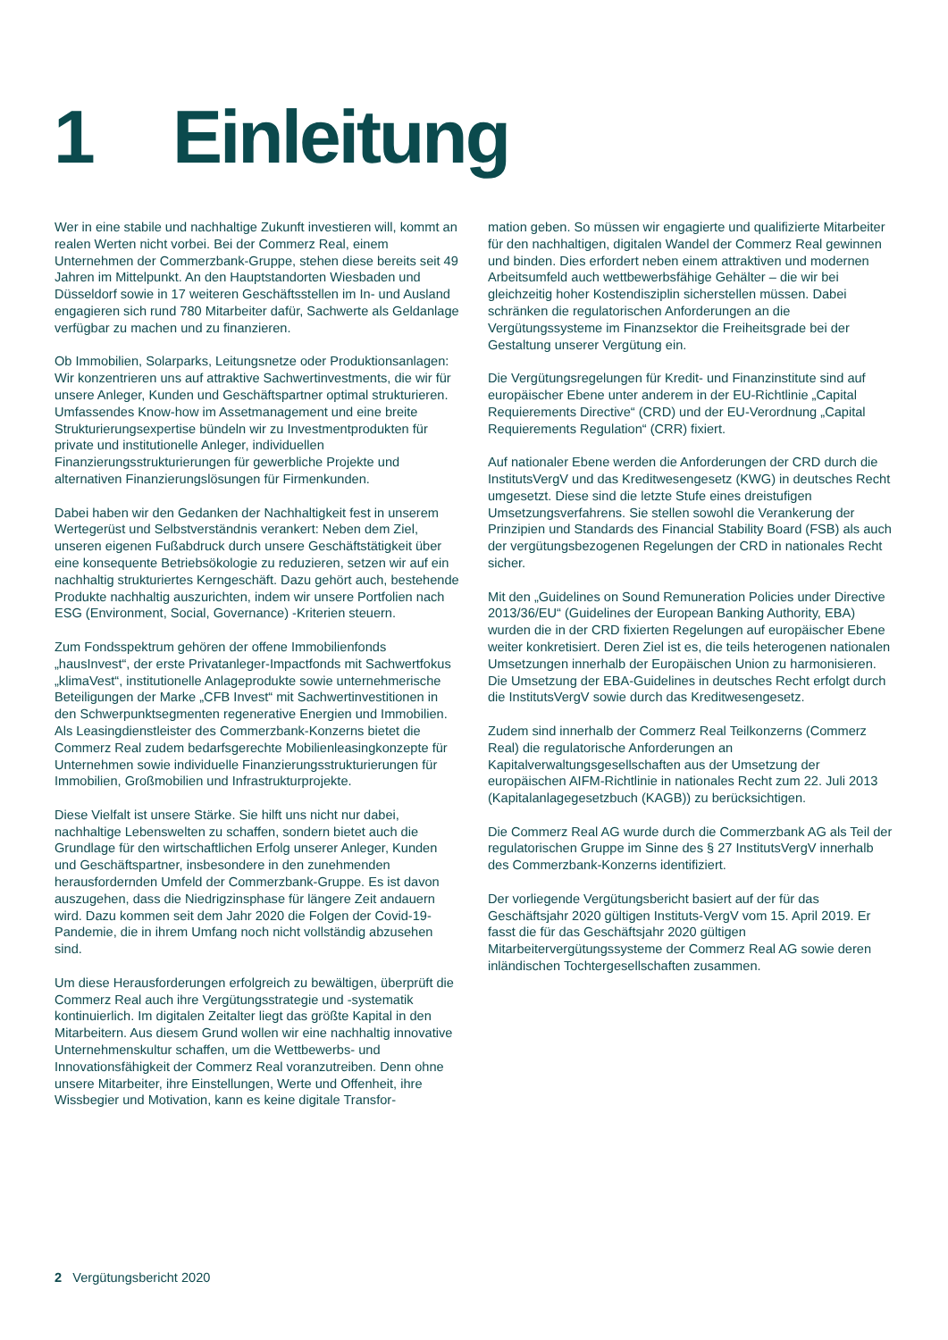1 Einleitung
Wer in eine stabile und nachhaltige Zukunft investieren will, kommt an realen Werten nicht vorbei. Bei der Commerz Real, einem Unternehmen der Commerzbank-Gruppe, stehen diese bereits seit 49 Jahren im Mittelpunkt. An den Hauptstandorten Wiesbaden und Düsseldorf sowie in 17 weiteren Geschäftsstellen im In- und Ausland engagieren sich rund 780 Mitarbeiter dafür, Sachwerte als Geldanlage verfügbar zu machen und zu finanzieren.
Ob Immobilien, Solarparks, Leitungsnetze oder Produktionsanlagen: Wir konzentrieren uns auf attraktive Sachwertinvestments, die wir für unsere Anleger, Kunden und Geschäftspartner optimal strukturieren. Umfassendes Know-how im Assetmanagement und eine breite Strukturierungsexpertise bündeln wir zu Investmentprodukten für private und institutionelle Anleger, individuellen Finanzierungsstrukturierungen für gewerbliche Projekte und alternativen Finanzierungslösungen für Firmenkunden.
Dabei haben wir den Gedanken der Nachhaltigkeit fest in unserem Wertegerüst und Selbstverständnis verankert: Neben dem Ziel, unseren eigenen Fußabdruck durch unsere Geschäftstätigkeit über eine konsequente Betriebsökologie zu reduzieren, setzen wir auf ein nachhaltig strukturiertes Kerngeschäft. Dazu gehört auch, bestehende Produkte nachhaltig auszurichten, indem wir unsere Portfolien nach ESG (Environment, Social, Governance) -Kriterien steuern.
Zum Fondsspektrum gehören der offene Immobilienfonds „hausInvest“, der erste Privatanleger-Impactfonds mit Sachwertfokus „klimaVest“, institutionelle Anlageprodukte sowie unternehmerische Beteiligungen der Marke „CFB Invest“ mit Sachwertinvestitionen in den Schwerpunktsegmenten regenerative Energien und Immobilien. Als Leasingdienstleister des Commerzbank-Konzerns bietet die Commerz Real zudem bedarfsgerechte Mobilienleasingkonzepte für Unternehmen sowie individuelle Finanzierungsstrukturierungen für Immobilien, Großmobilien und Infrastrukturprojekte.
Diese Vielfalt ist unsere Stärke. Sie hilft uns nicht nur dabei, nachhaltige Lebenswelten zu schaffen, sondern bietet auch die Grundlage für den wirtschaftlichen Erfolg unserer Anleger, Kunden und Geschäftspartner, insbesondere in den zunehmenden herausfordernden Umfeld der Commerzbank-Gruppe. Es ist davon auszugehen, dass die Niedrigzinsphase für längere Zeit andauern wird. Dazu kommen seit dem Jahr 2020 die Folgen der Covid-19-Pandemie, die in ihrem Umfang noch nicht vollständig abzusehen sind.
Um diese Herausforderungen erfolgreich zu bewältigen, überprüft die Commerz Real auch ihre Vergütungsstrategie und -systematik kontinuierlich. Im digitalen Zeitalter liegt das größte Kapital in den Mitarbeitern. Aus diesem Grund wollen wir eine nachhaltig innovative Unternehmenskultur schaffen, um die Wettbewerbs- und Innovationsfähigkeit der Commerz Real voranzutreiben. Denn ohne unsere Mitarbeiter, ihre Einstellungen, Werte und Offenheit, ihre Wissbegier und Motivation, kann es keine digitale Transfor-
mation geben. So müssen wir engagierte und qualifizierte Mitarbeiter für den nachhaltigen, digitalen Wandel der Commerz Real gewinnen und binden. Dies erfordert neben einem attraktiven und modernen Arbeitsumfeld auch wettbewerbsfähige Gehälter – die wir bei gleichzeitig hoher Kostendisziplin sicherstellen müssen. Dabei schränken die regulatorischen Anforderungen an die Vergütungssysteme im Finanzsektor die Freiheitsgrade bei der Gestaltung unserer Vergütung ein.
Die Vergütungsregelungen für Kredit- und Finanzinstitute sind auf europäischer Ebene unter anderem in der EU-Richtlinie „Capital Requierements Directive“ (CRD) und der EU-Verordnung „Capital Requierements Regulation“ (CRR) fixiert.
Auf nationaler Ebene werden die Anforderungen der CRD durch die InstitutsVergV und das Kreditwesengesetz (KWG) in deutsches Recht umgesetzt. Diese sind die letzte Stufe eines dreistufigen Umsetzungsverfahrens. Sie stellen sowohl die Verankerung der Prinzipien und Standards des Financial Stability Board (FSB) als auch der vergütungsbezogenen Regelungen der CRD in nationales Recht sicher.
Mit den „Guidelines on Sound Remuneration Policies under Directive 2013/36/EU“ (Guidelines der European Banking Authority, EBA) wurden die in der CRD fixierten Regelungen auf europäischer Ebene weiter konkretisiert. Deren Ziel ist es, die teils heterogenen nationalen Umsetzungen innerhalb der Europäischen Union zu harmonisieren. Die Umsetzung der EBA-Guidelines in deutsches Recht erfolgt durch die InstitutsVergV sowie durch das Kreditwesengesetz.
Zudem sind innerhalb der Commerz Real Teilkonzerns (Commerz Real) die regulatorische Anforderungen an Kapitalverwaltungsgesellschaften aus der Umsetzung der europäischen AIFM-Richtlinie in nationales Recht zum 22. Juli 2013 (Kapitalanlagegesetzbuch (KAGB)) zu berücksichtigen.
Die Commerz Real AG wurde durch die Commerzbank AG als Teil der regulatorischen Gruppe im Sinne des § 27 InstitutsVergV innerhalb des Commerzbank-Konzerns identifiziert.
Der vorliegende Vergütungsbericht basiert auf der für das Geschäftsjahr 2020 gültigen Instituts-VergV vom 15. April 2019. Er fasst die für das Geschäftsjahr 2020 gültigen Mitarbeitervergütungssysteme der Commerz Real AG sowie deren inländischen Tochtergesellschaften zusammen.
2 Vergütungsbericht 2020